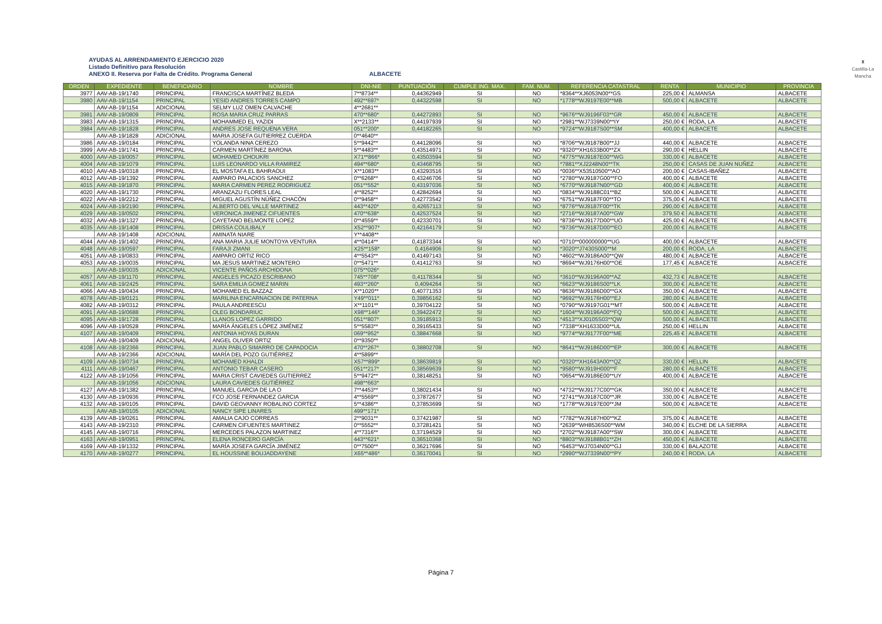AYUDAS AL ARRENDAMIENTO EJERCICIO 2020
Listado Definitivo para Resolución
ANEXO II. Reserva por Falta de Crédito. Programa General
ALBACETE
♜
Castilla-La Mancha
| ORDEN | EXPEDIENTE | BENEFICIARIO | NOMBRE | DNI-NIE | PUNTUACIÓN | CUMPLE ING. MAX. | FAM. NUM. | REFERENCIA CATASTRAL | RENTA | MUNICIPIO | PROVINCIA |
| --- | --- | --- | --- | --- | --- | --- | --- | --- | --- | --- | --- |
| 3977 | AAV-AB-19/1740 | PRINCIPAL | FRANCISCA MARTÍNEZ BLEDA | 7**8734** | 0,44362949 | SI | NO | *8364**XJ6053N00**GS | 225,00 € | ALMANSA | ALBACETE |
| 3980 | AAV-AB-19/1154 | PRINCIPAL | YESID ANDRES TORRES CAMPO | 492**697* | 0,44322598 | SI | NO | *1778**WJ9197E00**MB | 500,00 € | ALBACETE | ALBACETE |
| | AAV-AB-19/1154 | ADICIONAL | SELMY LUZ OMEN CALVACHE | 4**2681** | | | | | | | |
| 3981 | AAV-AB-19/0809 | PRINCIPAL | ROSA MARIA CRUZ PARRAS | 470**680* | 0,44272893 | SI | NO | *9676**WJ9196F03**GR | 450,00 € | ALBACETE | ALBACETE |
| 3983 | AAV-AB-19/1315 | PRINCIPAL | MOHAMMED EL YAZIDI | X**2133** | 0,44197939 | SI | NO | *2981**WJ7339N00**IY | 250,00 € | RODA, LA | ALBACETE |
| 3984 | AAV-AB-19/1828 | PRINCIPAL | ANDRES JOSE REQUENA VERA | 051**200* | 0,44182265 | SI | NO | *9724**WJ9187S00**SM | 400,00 € | ALBACETE | ALBACETE |
| | AAV-AB-19/1828 | ADICIONAL | MARIA JOSEFA GUTIERREZ CUERDA | 0**4640** | | | | | | | |
| 3986 | AAV-AB-19/0184 | PRINCIPAL | YOLANDA NINA CEREZO | 5**9442** | 0,44128096 | SI | NO | *8706**WJ9187B00**JJ | 440,00 € | ALBACETE | ALBACETE |
| 3999 | AAV-AB-19/1741 | PRINCIPAL | CARMEN MARTÍNEZ BARONA | 5**4483** | 0,43514971 | SI | NO | *9320**XH1633B00**ZX | 290,00 € | HELLIN | ALBACETE |
| 4000 | AAV-AB-19/0057 | PRINCIPAL | MOHAMED CHOUKRI | X71**866* | 0,43503594 | SI | NO | *4775**WJ9187E00**WG | 330,00 € | ALBACETE | ALBACETE |
| 4004 | AAV-AB-19/1079 | PRINCIPAL | LUIS LEONARDO VILLA RAMIREZ | 494**680* | 0,43468795 | SI | NO | *7881**XJ2248N00**TK | 250,00 € | CASAS DE JUAN NUÑEZ | ALBACETE |
| 4010 | AAV-AB-19/0318 | PRINCIPAL | EL MOSTAFA EL BAHRAOUI | X**1083** | 0,43293516 | SI | NO | *0036**X53510500**AO | 200,00 € | CASAS-IBAÑEZ | ALBACETE |
| 4012 | AAV-AB-19/1392 | PRINCIPAL | AMPARO PALACIOS SANCHEZ | 0**6268** | 0,43246706 | SI | NO | *2780**WJ9187G00**FO | 400,00 € | ALBACETE | ALBACETE |
| 4015 | AAV-AB-19/1870 | PRINCIPAL | MARIA CARMEN PEREZ RODRIGUEZ | 051**552* | 0,43197036 | SI | NO | *6770**WJ9187N00**GD | 400,00 € | ALBACETE | ALBACETE |
| 4020 | AAV-AB-19/1730 | PRINCIPAL | ARANZAZU FLORES LEAL | 4**8252** | 0,42842694 | SI | NO | *0834**WJ9188C01**BZ | 500,00 € | ALBACETE | ALBACETE |
| 4022 | AAV-AB-19/2212 | PRINCIPAL | MIGUEL AGUSTÍN NÚÑEZ CHACÓN | 0**9458** | 0,42773542 | SI | NO | *6751**WJ9187F00**TO | 375,00 € | ALBACETE | ALBACETE |
| 4024 | AAV-AB-19/2190 | PRINCIPAL | ALBERTO DEL VALLE MARTINEZ | 443**420* | 0,42657113 | SI | NO | *8776**WJ9187F00**TK | 290,00 € | ALBACETE | ALBACETE |
| 4029 | AAV-AB-19/0502 | PRINCIPAL | VERONICA JIMENEZ CIFUENTES | 470**638* | 0,42537524 | SI | NO | *2716**WJ9187A00**GW | 379,50 € | ALBACETE | ALBACETE |
| 4032 | AAV-AB-19/1327 | PRINCIPAL | CAYETANO BELMONTE LOPEZ | 0**4559** | 0,42330701 | SI | NO | *8736**WJ9177D00**UO | 425,00 € | ALBACETE | ALBACETE |
| 4035 | AAV-AB-19/1408 | PRINCIPAL | DRISSA COULIBALY | X52**907* | 0,42164179 | SI | NO | *9736**WJ9187D00**EO | 200,00 € | ALBACETE | ALBACETE |
| | AAV-AB-19/1408 | ADICIONAL | AMINATA NIARE | Y**4408** | | | | | | | |
| 4044 | AAV-AB-19/1402 | PRINCIPAL | ANA MARIA JULIE MONTOYA VENTURA | 4**0414** | 0,41873344 | SI | NO | *0710**000000000**UG | 400,00 € | ALBACETE | ALBACETE |
| 4048 | AAV-AB-19/0597 | PRINCIPAL | FARAJI ZMANI | X25**158* | 0,4164906 | SI | NO | *3020**J7430S000**M | 200,00 € | RODA, LA | ALBACETE |
| 4051 | AAV-AB-19/0833 | PRINCIPAL | AMPARO ORTIZ RICO | 4**5543** | 0,41497143 | SI | NO | *4602**WJ9186A00**QW | 480,00 € | ALBACETE | ALBACETE |
| 4053 | AAV-AB-19/0035 | PRINCIPAL | MA JESUS MARTINEZ MONTERO | 0**5471** | 0,41412763 | SI | NO | *8694**WJ9176H00**OE | 177,45 € | ALBACETE | ALBACETE |
| | AAV-AB-19/0035 | ADICIONAL | VICENTE PAÑOS ARCHIDONA | 075**026* | | | | | | | |
| 4057 | AAV-AB-19/1170 | PRINCIPAL | ANGELES PICAZO ESCRIBANO | 745**708* | 0,41178344 | SI | NO | *3610**WJ9196A00**AZ | 432,73 € | ALBACETE | ALBACETE |
| 4061 | AAV-AB-19/2425 | PRINCIPAL | SARA EMILIA GOMEZ MARIN | 493**260* | 0,4094264 | SI | NO | *6623**WJ9186S00**LK | 300,00 € | ALBACETE | ALBACETE |
| 4066 | AAV-AB-19/0434 | PRINCIPAL | MOHAMED EL BAZZAZ | X**1020** | 0,40771353 | SI | NO | *8636**WJ9186D00**GX | 350,00 € | ALBACETE | ALBACETE |
| 4078 | AAV-AB-19/0121 | PRINCIPAL | MARILINA ENCARNACION DE PATERNA | Y49**011* | 0,39856162 | SI | NO | *9692**WJ9176H00**EJ | 280,00 € | ALBACETE | ALBACETE |
| 4082 | AAV-AB-19/0312 | PRINCIPAL | PAULA ANDREESCU | X**1101** | 0,39704122 | SI | NO | *0790**WJ9197G01**MT | 500,00 € | ALBACETE | ALBACETE |
| 4091 | AAV-AB-19/0688 | PRINCIPAL | OLEG BONDARIUC | X98**146* | 0,39422472 | SI | NO | *1604**WJ9196A00**FQ | 500,00 € | ALBACETE | ALBACETE |
| 4095 | AAV-AB-19/1728 | PRINCIPAL | LLANOS LOPEZ GARRIDO | 051**807* | 0,39185913 | SI | NO | *4513**XJ0105S03**QW | 500,00 € | ALBACETE | ALBACETE |
| 4096 | AAV-AB-19/0528 | PRINCIPAL | MARÍA ÁNGELES LÓPEZ JIMÉNEZ | 5**5583** | 0,39165433 | SI | NO | *7338**XH1633D00**UL | 250,00 € | HELLIN | ALBACETE |
| 4107 | AAV-AB-19/0409 | PRINCIPAL | ANTONIA HOYAS DURAN | 069**952* | 0,38847668 | SI | NO | *9774**WJ9177F00**ME | 225,45 € | ALBACETE | ALBACETE |
| | AAV-AB-19/0409 | ADICIONAL | ANGEL OLIVER ORTIZ | 0**9350** | | | | | | | |
| 4108 | AAV-AB-19/2366 | PRINCIPAL | JUAN PABLO SIMARRO DE CAPADOCIA | 470**267* | 0,38802708 | SI | NO | *8641**WJ9186D00**EP | 300,00 € | ALBACETE | ALBACETE |
| | AAV-AB-19/2366 | ADICIONAL | MARÍA DEL POZO GUTIÉRREZ | 4**5899** | | | | | | | |
| 4109 | AAV-AB-19/0734 | PRINCIPAL | MOHAMED KHALDI | X57**899* | 0,38639819 | SI | NO | *0320**XH1643A00**QZ | 330,00 € | HELLIN | ALBACETE |
| 4111 | AAV-AB-19/0467 | PRINCIPAL | ANTONIO TEBAR CASERO | 051**217* | 0,38569639 | SI | NO | *9580**WJ919H000**F | 280,00 € | ALBACETE | ALBACETE |
| 4122 | AAV-AB-19/1056 | PRINCIPAL | MARIA CRIST CAVIEDES GUTIERREZ | 5**9472** | 0,38148251 | SI | NO | *0654**WJ9186E00**UY | 400,00 € | ALBACETE | ALBACETE |
| | AAV-AB-19/1056 | ADICIONAL | LAURA CAVIEDES GUTIÉRREZ | 498**663* | | | | | | | |
| 4127 | AAV-AB-19/1382 | PRINCIPAL | MANUEL GARCIA DE LA O | 7**4453** | 0,38021434 | SI | NO | *4732**WJ9177C00**GK | 350,00 € | ALBACETE | ALBACETE |
| 4130 | AAV-AB-19/0936 | PRINCIPAL | FCO JOSE FERNANDEZ GARCIA | 4**5569** | 0,37872677 | SI | NO | *2741**WJ9187C00**JR | 330,00 € | ALBACETE | ALBACETE |
| 4132 | AAV-AB-19/0105 | PRINCIPAL | DAVID GEOVANNY ROBALINO CORTEZ | 5**4386** | 0,37853699 | SI | NO | *1778**WJ9197E00**JM | 500,00 € | ALBACETE | ALBACETE |
| | AAV-AB-19/0105 | ADICIONAL | NANCY SIPE LINARES | 499**171* | | | | | | | |
| 4139 | AAV-AB-19/0261 | PRINCIPAL | AMALIA CAJO CORREAS | 2**9031** | 0,37421987 | SI | NO | *7782**WJ9187H00**KZ | 375,00 € | ALBACETE | ALBACETE |
| 4143 | AAV-AB-19/2310 | PRINCIPAL | CARMEN CIFUENTES MARTINEZ | 0**5552** | 0,37281421 | SI | NO | *2639**WH8536S00**WM | 340,00 € | ELCHE DE LA SIERRA | ALBACETE |
| 4145 | AAV-AB-19/0716 | PRINCIPAL | MERCEDES PALAZON MARTINEZ | 4**7316** | 0,37194529 | SI | NO | *2702**WJ9187A00**SW | 300,00 € | ALBACETE | ALBACETE |
| 4163 | AAV-AB-19/0951 | PRINCIPAL | ELENA RONCERO GARCÍA | 443**621* | 0,36510368 | SI | NO | *8803**WJ9188B01**ZH | 450,00 € | ALBACETE | ALBACETE |
| 4169 | AAV-AB-19/1332 | PRINCIPAL | MARÍA JOSEFA GARCÍA JIMÉNEZ | 0**7500** | 0,36217696 | SI | NO | *6453**WJ7034N00**GJ | 330,00 € | BALAZOTE | ALBACETE |
| 4170 | AAV-AB-19/0277 | PRINCIPAL | EL HOUSSINE BOUJADDAYENE | X65**486* | 0,36170041 | SI | NO | *2990**WJ7339N00**PY | 240,00 € | RODA, LA | ALBACETE |
Página 7